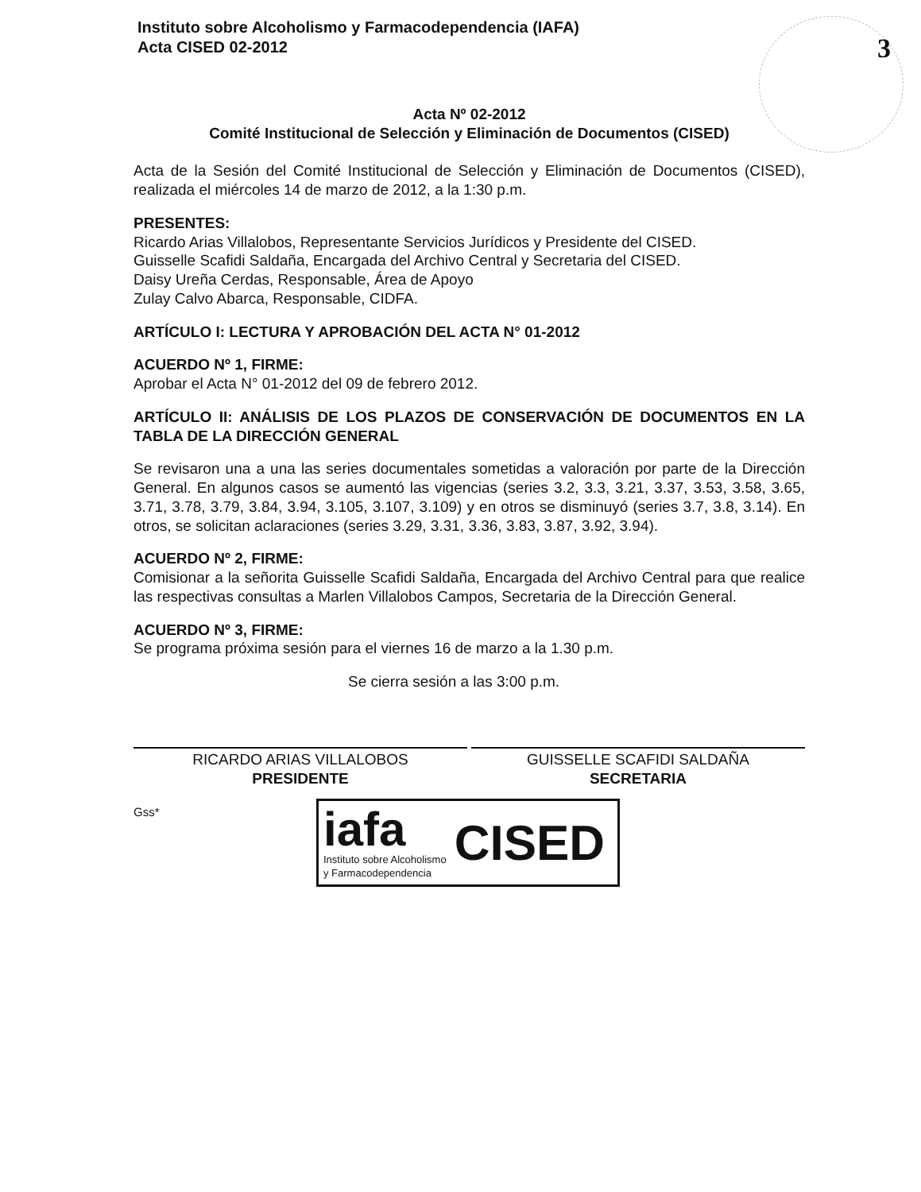Instituto sobre Alcoholismo y Farmacodependencia (IAFA)
Acta CISED 02-2012
3
Acta Nº 02-2012
Comité Institucional de Selección y Eliminación de Documentos (CISED)
Acta de la Sesión del Comité Institucional de Selección y Eliminación de Documentos (CISED), realizada el miércoles 14 de marzo de 2012, a la 1:30 p.m.
PRESENTES:
Ricardo Arias Villalobos, Representante Servicios Jurídicos y Presidente del CISED.
Guisselle Scafidi Saldaña, Encargada del Archivo Central y Secretaria del CISED.
Daisy Ureña Cerdas, Responsable, Área de Apoyo
Zulay Calvo Abarca, Responsable, CIDFA.
ARTÍCULO I: LECTURA Y APROBACIÓN DEL ACTA N° 01-2012
ACUERDO Nº 1, FIRME:
Aprobar el Acta N° 01-2012 del 09 de febrero 2012.
ARTÍCULO II: ANÁLISIS DE LOS PLAZOS DE CONSERVACIÓN DE DOCUMENTOS EN LA TABLA DE LA DIRECCIÓN GENERAL
Se revisaron una a una las series documentales sometidas a valoración por parte de la Dirección General. En algunos casos se aumentó las vigencias (series 3.2, 3.3, 3.21, 3.37, 3.53, 3.58, 3.65, 3.71, 3.78, 3.79, 3.84, 3.94, 3.105, 3.107, 3.109) y en otros se disminuyó (series 3.7, 3.8, 3.14). En otros, se solicitan aclaraciones (series 3.29, 3.31, 3.36, 3.83, 3.87, 3.92, 3.94).
ACUERDO Nº 2, FIRME:
Comisionar a la señorita Guisselle Scafidi Saldaña, Encargada del Archivo Central para que realice las respectivas consultas a Marlen Villalobos Campos, Secretaria de la Dirección General.
ACUERDO Nº 3, FIRME:
Se programa próxima sesión para el viernes 16 de marzo a la 1.30 p.m.
Se cierra sesión a las 3:00 p.m.
RICARDO ARIAS VILLALOBOS
PRESIDENTE
GUISSELLE SCAFIDI SALDAÑA
SECRETARIA
Gss*
iafa
Instituto sobre Alcoholismo
y Farmacodependencia
CISED